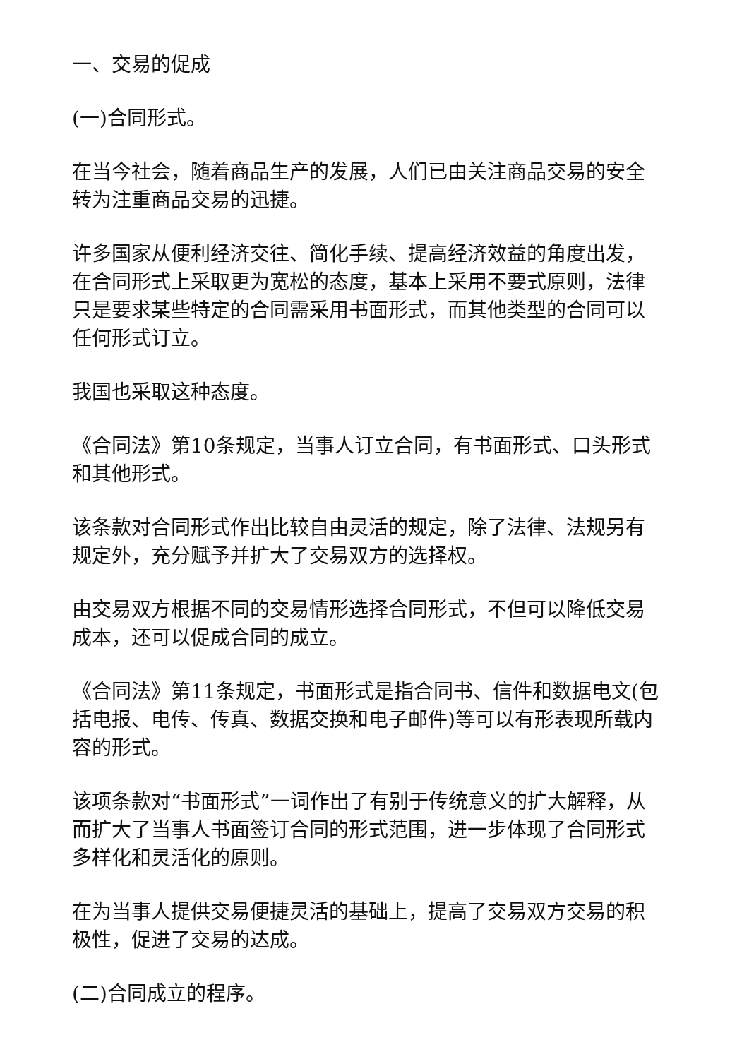一、交易的促成
(一)合同形式。
在当今社会，随着商品生产的发展，人们已由关注商品交易的安全转为注重商品交易的迅捷。
许多国家从便利经济交往、简化手续、提高经济效益的角度出发，在合同形式上采取更为宽松的态度，基本上采用不要式原则，法律只是要求某些特定的合同需采用书面形式，而其他类型的合同可以任何形式订立。
我国也采取这种态度。
《合同法》第10条规定，当事人订立合同，有书面形式、口头形式和其他形式。
该条款对合同形式作出比较自由灵活的规定，除了法律、法规另有规定外，充分赋予并扩大了交易双方的选择权。
由交易双方根据不同的交易情形选择合同形式，不但可以降低交易成本，还可以促成合同的成立。
《合同法》第11条规定，书面形式是指合同书、信件和数据电文(包括电报、电传、传真、数据交换和电子邮件)等可以有形表现所载内容的形式。
该项条款对“书面形式”一词作出了有别于传统意义的扩大解释，从而扩大了当事人书面签订合同的形式范围，进一步体现了合同形式多样化和灵活化的原则。
在为当事人提供交易便捷灵活的基础上，提高了交易双方交易的积极性，促进了交易的达成。
(二)合同成立的程序。